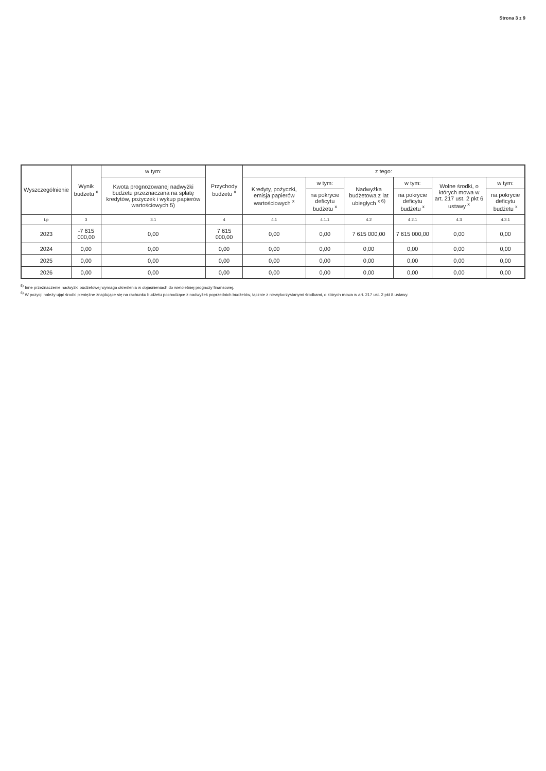Strona 3 z 9
| Wyszczególnienie | Wynik budżetu <sup>x</sup> | w tym: | Przychody budżetu <sup>x</sup> | z tego: | | | | | |
| --- | --- | --- | --- | --- | --- | --- | --- | --- | --- |
| | | Kwota prognozowanej nadwyżki budżetu przeznaczana na spłatę kredytów, pożyczek i wykup papierów wartościowych 5) | | Kredyty, pożyczki, emisja papierów wartościowych <sup>x</sup> | w tym: | Nadwyżka budżetowa z lat ubiegłych <sup>x 6)</sup> | w tym: | Wolne środki, o których mowa w art. 217 ust. 2 pkt 6 ustawy <sup>x</sup> | w tym: |
| | | | | | na pokrycie deficytu budżetu <sup>x</sup> | | na pokrycie deficytu budżetu <sup>x</sup> | | na pokrycie deficytu budżetu <sup>x</sup> |
| Lp | 3 | 3.1 | 4 | 4.1 | 4.1.1 | 4.2 | 4.2.1 | 4.3 | 4.3.1 |
| 2023 | -7 615 000,00 | 0,00 | 7 615 000,00 | 0,00 | 0,00 | 7 615 000,00 | 7 615 000,00 | 0,00 | 0,00 |
| 2024 | 0,00 | 0,00 | 0,00 | 0,00 | 0,00 | 0,00 | 0,00 | 0,00 | 0,00 |
| 2025 | 0,00 | 0,00 | 0,00 | 0,00 | 0,00 | 0,00 | 0,00 | 0,00 | 0,00 |
| 2026 | 0,00 | 0,00 | 0,00 | 0,00 | 0,00 | 0,00 | 0,00 | 0,00 | 0,00 |
<sup>5)</sup> Inne przeznaczenie nadwyżki budżetowej wymaga określenia w objaśnieniach do wieloletniej prognozy finansowej.
<sup>6)</sup> W pozycji należy ująć środki pieniężne znajdujące się na rachunku budżetu pochodzące z nadwyżek poprzednich budżetów, łącznie z niewykorzystanymi środkami, o których mowa w art. 217 ust. 2 pkt 8 ustawy.